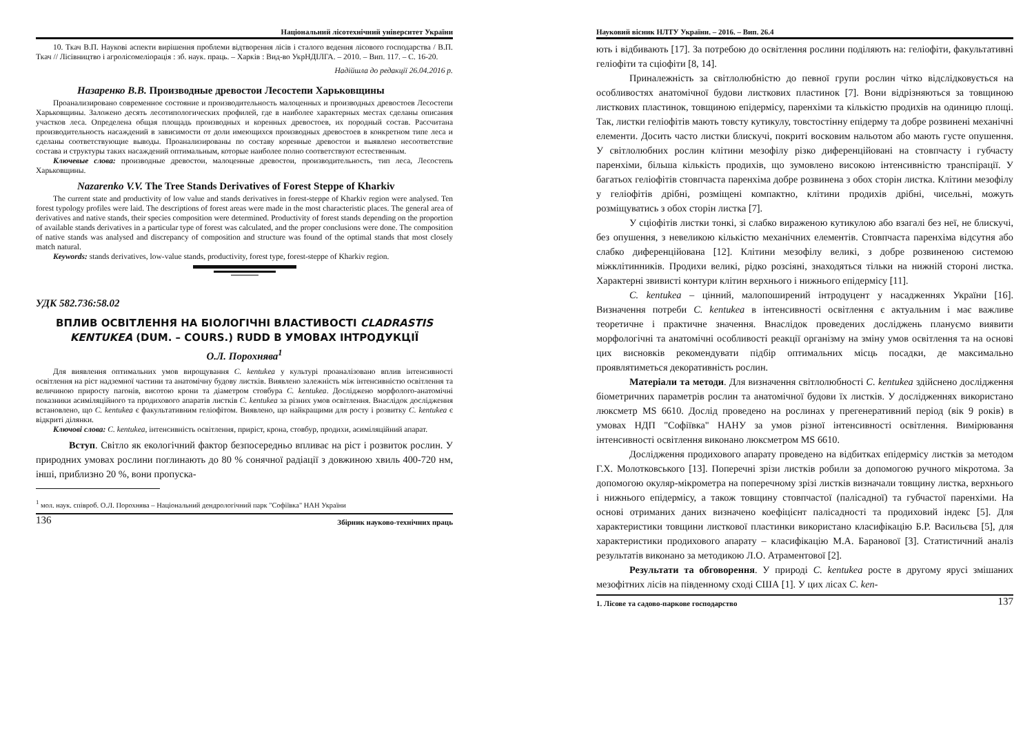Національний лісотехнічний університет України
10. Ткач В.П. Наукові аспекти вирішення проблеми відтворення лісів і сталого ведення лісового господарства / В.П. Ткач // Лісівництво і агролісомеліорація : зб. наук. праць. – Харків : Вид-во УкрНДІЛГА. – 2010. – Вип. 117. – С. 16-20.
Надійшла до редакції 26.04.2016 р.
Назаренко В.В. Производные древостои Лесостепи Харьковщины
Проанализировано современное состояние и производительность малоценных и производных древостоев Лесостепи Харьковщины. Заложено десять лесотипологических профилей, где в наиболее характерных местах сделаны описания участков леса. Определена общая площадь производных и коренных древостоев, их породный состав. Рассчитана производительность насаждений в зависимости от доли имеющихся производных древостоев в конкретном типе леса и сделаны соответствующие выводы. Проанализированы по составу коренные древостои и выявлено несоответствие состава и структуры таких насаждений оптимальным, которые наиболее полно соответствуют естественным.
Ключевые слова: производные древостои, малоценные древостои, производительность, тип леса, Лесостепь Харьковщины.
Nazarenko V.V. The Tree Stands Derivatives of Forest Steppe of Kharkiv
The current state and productivity of low value and stands derivatives in forest-steppe of Kharkiv region were analysed. Ten forest typology profiles were laid. The descriptions of forest areas were made in the most characteristic places. The general area of derivatives and native stands, their species composition were determined. Productivity of forest stands depending on the proportion of available stands derivatives in a particular type of forest was calculated, and the proper conclusions were done. The composition of native stands was analysed and discrepancy of composition and structure was found of the optimal stands that most closely match natural.
Keywords: stands derivatives, low-value stands, productivity, forest type, forest-steppe of Kharkiv region.
УДК 582.736:58.02
ВПЛИВ ОСВІТЛЕННЯ НА БІОЛОГІЧНІ ВЛАСТИВОСТІ CLADRASTIS KENTUKEA (DUM. – COURS.) RUDD В УМОВАХ ІНТРОДУКЦІЇ
О.Л. Порохнява<sup>1</sup>
Для виявлення оптимальних умов вирощування C. kentukea у культурі проаналізовано вплив інтенсивності освітлення на ріст надземної частини та анатомічну будову листків. Виявлено залежність між інтенсивністю освітлення та величиною приросту пагонів, висотою крони та діаметром стовбура C. kentukea. Досліджено морфолого-анатомічні показники асиміляційного та продихового апаратів листків C. kentukea за різних умов освітлення. Внаслідок дослідження встановлено, що C. kentukea є факультативним геліофітом. Виявлено, що найкращими для росту і розвитку C. kentukea є відкриті ділянки.
Ключові слова: C. kentukea, інтенсивність освітлення, приріст, крона, стовбур, продихи, асиміляційний апарат.
Вступ. Світло як екологічний фактор безпосередньо впливає на ріст і розвиток рослин. У природних умовах рослини поглинають до 80 % сонячної радіації з довжиною хвиль 400-720 нм, інші, приблизно 20 %, вони пропуска-
<sup>1</sup> мол. наук. співроб. О.Л. Порохнява – Національний дендрологічний парк "Софіївка" НАН України
136 Збірник науково-технічних праць
Науковий вісник НЛТУ України. – 2016. – Вип. 26.4
ють і відбивають [17]. За потребою до освітлення рослини поділяють на: геліофіти, факультативні геліофіти та сціофіти [8, 14].
Приналежність за світлолюбністю до певної групи рослин чітко відслідковується на особливостях анатомічної будови листкових пластинок [7]. Вони відрізняються за товщиною листкових пластинок, товщиною епідермісу, паренхіми та кількістю продихів на одиницю площі. Так, листки геліофітів мають товсту кутикулу, товстостінну епідерму та добре розвинені механічні елементи. Досить часто листки блискучі, покриті восковим нальотом або мають густе опушення. У світлолюбних рослин клітини мезофілу різко диференційовані на стовпчасту і губчасту паренхіми, більша кількість продихів, що зумовлено високою інтенсивністю транспірації. У багатьох геліофітів стовпчаста паренхіма добре розвинена з обох сторін листка. Клітини мезофілу у геліофітів дрібні, розміщені компактно, клітини продихів дрібні, чисельні, можуть розміщуватись з обох сторін листка [7].
У сціофітів листки тонкі, зі слабко вираженою кутикулою або взагалі без неї, не блискучі, без опушення, з невеликою кількістю механічних елементів. Стовпчаста паренхіма відсутня або слабко диференційована [12]. Клітини мезофілу великі, з добре розвиненою системою міжклітинників. Продихи великі, рідко розсіяні, знаходяться тільки на нижній стороні листка. Характерні звивисті контури клітин верхнього і нижнього епідермісу [11].
C. kentukea – цінний, малопоширений інтродуцент у насадженнях України [16]. Визначення потреби C. kentukea в інтенсивності освітлення є актуальним і має важливе теоретичне і практичне значення. Внаслідок проведених досліджень плануємо виявити морфологічні та анатомічні особливості реакції організму на зміну умов освітлення та на основі цих висновків рекомендувати підбір оптимальних місць посадки, де максимально проявлятиметься декоративність рослин.
Матеріали та методи. Для визначення світлолюбності C. kentukea здійснено дослідження біометричних параметрів рослин та анатомічної будови їх листків. У дослідженнях використано люксметр MS 6610. Дослід проведено на рослинах у прегенеративний період (вік 9 років) в умовах НДП "Софіївка" НАНУ за умов різної інтенсивності освітлення. Вимірювання інтенсивності освітлення виконано люксметром MS 6610.
Дослідження продихового апарату проведено на відбитках епідермісу листків за методом Г.Х. Молотковського [13]. Поперечні зрізи листків робили за допомогою ручного мікротома. За допомогою окуляр-мікрометра на поперечному зрізі листків визначали товщину листка, верхнього і нижнього епідермісу, а також товщину стовпчастої (палісадної) та губчастої паренхіми. На основі отриманих даних визначено коефіцієнт палісадності та продиховий індекс [5]. Для характеристики товщини листкової пластинки використано класифікацію Б.Р. Васильєва [5], для характеристики продихового апарату – класифікацію М.А. Баранової [3]. Статистичний аналіз результатів виконано за методикою Л.О. Атраментової [2].
Результати та обговорення. У природі C. kentukea росте в другому ярусі змішаних мезофітних лісів на південному сході США [1]. У цих лісах C. ken-
1. Лісове та садово-паркове господарство 137